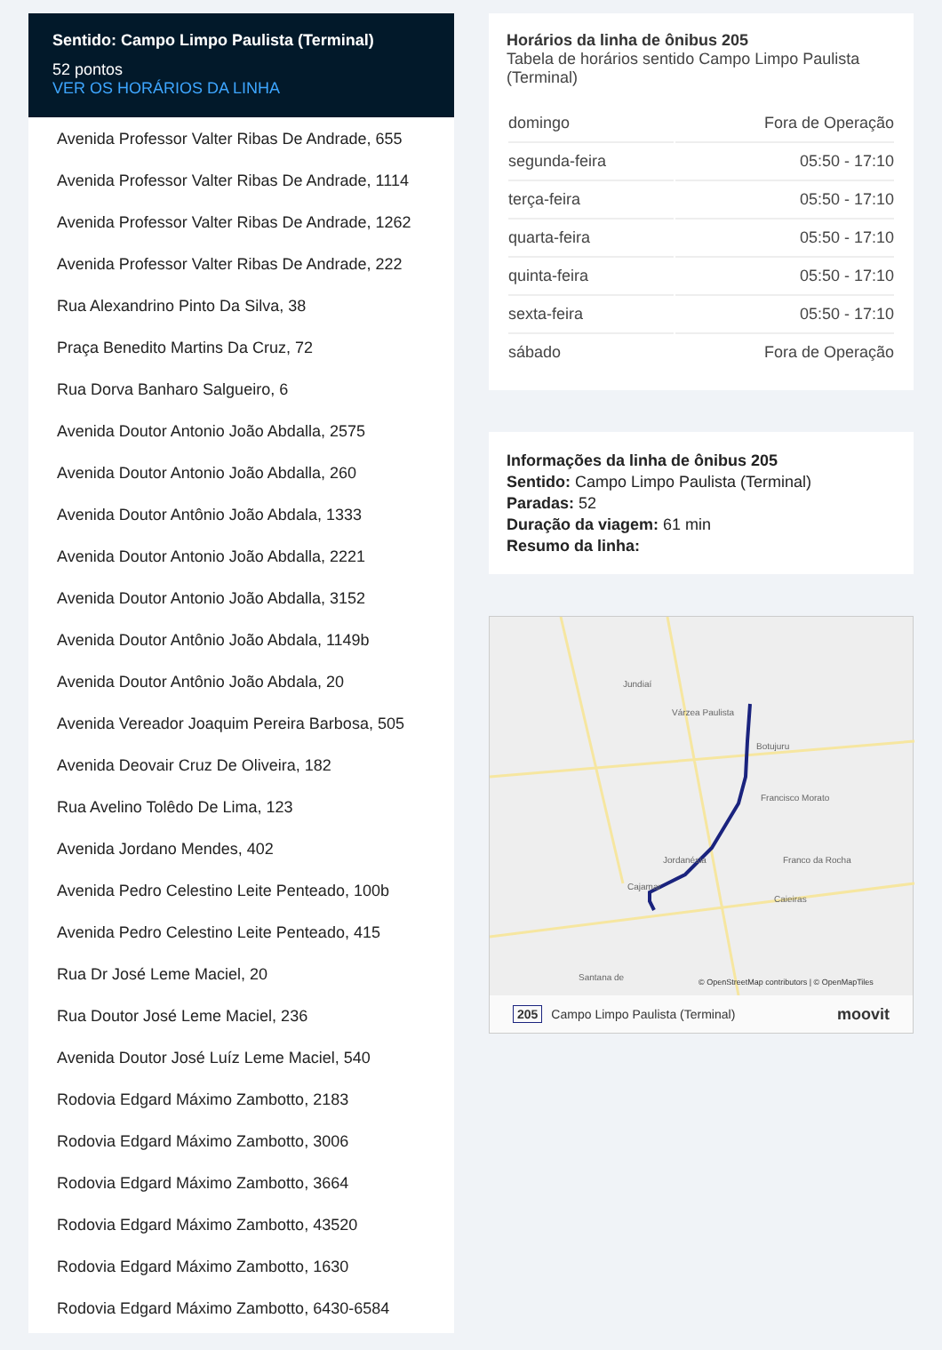Sentido: Campo Limpo Paulista (Terminal)
52 pontos
VER OS HORÁRIOS DA LINHA
Avenida Professor Valter Ribas De Andrade, 655
Avenida Professor Valter Ribas De Andrade, 1114
Avenida Professor Valter Ribas De Andrade, 1262
Avenida Professor Valter Ribas De Andrade, 222
Rua Alexandrino Pinto Da Silva, 38
Praça Benedito Martins Da Cruz, 72
Rua Dorva Banharo Salgueiro, 6
Avenida Doutor Antonio João Abdalla, 2575
Avenida Doutor Antonio João Abdalla, 260
Avenida Doutor Antônio João Abdala, 1333
Avenida Doutor Antonio João Abdalla, 2221
Avenida Doutor Antonio João Abdalla, 3152
Avenida Doutor Antônio João Abdala, 1149b
Avenida Doutor Antônio João Abdala, 20
Avenida Vereador Joaquim Pereira Barbosa, 505
Avenida Deovair Cruz De Oliveira, 182
Rua Avelino Tolêdo De Lima, 123
Avenida Jordano Mendes, 402
Avenida Pedro Celestino Leite Penteado, 100b
Avenida Pedro Celestino Leite Penteado, 415
Rua Dr José Leme Maciel, 20
Rua Doutor José Leme Maciel, 236
Avenida Doutor José Luíz Leme Maciel, 540
Rodovia Edgard Máximo Zambotto, 2183
Rodovia Edgard Máximo Zambotto, 3006
Rodovia Edgard Máximo Zambotto, 3664
Rodovia Edgard Máximo Zambotto, 43520
Rodovia Edgard Máximo Zambotto, 1630
Rodovia Edgard Máximo Zambotto, 6430-6584
Horários da linha de ônibus 205
Tabela de horários sentido Campo Limpo Paulista (Terminal)
| domingo | Fora de Operação |
| segunda-feira | 05:50 - 17:10 |
| terça-feira | 05:50 - 17:10 |
| quarta-feira | 05:50 - 17:10 |
| quinta-feira | 05:50 - 17:10 |
| sexta-feira | 05:50 - 17:10 |
| sábado | Fora de Operação |
Informações da linha de ônibus 205
Sentido: Campo Limpo Paulista (Terminal)
Paradas: 52
Duração da viagem: 61 min
Resumo da linha:
Jundiaí
Várzea Paulista
Botujuru
Francisco Morato
Franco da Rocha
Caieiras
Jordanésia
Cajamar
Santana de
© OpenStreetMap contributors | © OpenMapTiles
205 Campo Limpo Paulista (Terminal) moovit